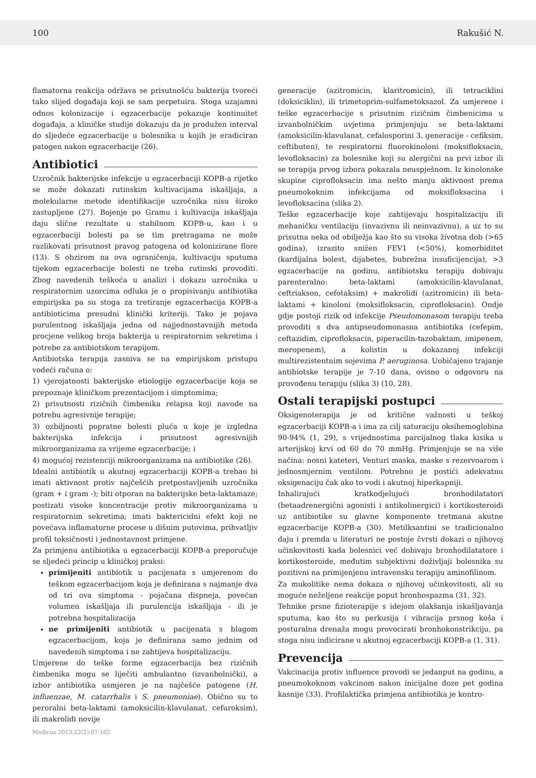100 Rakušić N.
flamatorna reakcija održava se prisutnošću bakterija tvoreći tako slijed događaja koji se sam perpetuira. Stoga uzajamni odnos kolonizacije i egzacerbacije pokazuje kontinuitet događaja, a kliničke studije dokazuju da je produžen interval do sljedeće egzacerbacije u bolesnika u kojih je eradiciran patogen nakon egzacerbacije (26).
Antibiotici
Uzročnik bakterijske infekcije u egzacerbaciji KOPB-a rijetko se može dokazati rutinskim kultivacijama iskašljaja, a molekularne metode identifikacije uzročnika nisu široko zastupljene (27). Bojenje po Gramu i kultivacija iskašljaja daju slične rezultate u stabilnom KOPB-u, kao i u egzacerbaciji bolesti pa se tim pretragama ne može razlikovati prisutnost pravog patogena od kolonizirane flore (13). S obzirom na ova ograničenja, kultivaciju sputuma tijekom egzacerbacije bolesti ne treba rutinski provoditi. Zbog navedenih teškoća u analizi i dokazu uzročnika u respiratornim uzorcima odluka je o propisivanju antibiotika empirijska pa su stoga za tretiranje egzacerbacija KOPB-a antibioticima presudni klinički kriteriji. Tako je pojava purulentnog iskašljaja jedna od najjednostavnijih metoda procjene velikog broja bakterija u respiratornim sekretima i potrebe za antibiotskom terapijom.
Antibiotska terapija zasniva se na empirijskom pristupu vodeći računa o:
1) vjerojatnosti bakterijske etiologije egzacerbacije koja se prepoznaje kliničkom prezentacijom i simptomima;
2) prisutnosti rizičnih čimbenika relapsa koji navode na potrebu agresivnije terapije;
3) ozbiljnosti popratne bolesti pluća u koje je izgledna bakterijska infekcija i prisutnost agresivnijih mikroorganizama za vrijeme egzacerbacije; i
4) mogućoj rezistenciji mikroorganizama na antibiotike (26).
Idealni antibiotik u akutnoj egzacerbaciji KOPB-a trebao bi imati aktivnost protiv najčešćih pretpostavljenih uzročnika (gram + i gram -); biti otporan na bakterijske beta-laktamaze; postizati visoke koncentracije protiv mikroorganizama u respiratornim sekretima; imati baktericidni efekt koji ne povećava inflamatorne procese u dišnim putovima, prihvatljiv profil toksičnosti i jednostavnost primjene.
Za primjenu antibiotika u egzacerbaciji KOPB-a preporučuje se sljedeći princip u kliničkoj praksi:
primijeniti antibiotik u pacijenata s umjerenom do teškom egzacerbacijom koja je definirana s najmanje dva od tri ova simptoma - pojačana dispneja, povećan volumen iskašljaja ili purulencija iskašljaja - ili je potrebna hospitalizacija
ne primijeniti antibiotik u pacijenata s blagom egzacerbacijom, koja je definirana samo jednim od navedenih simptoma i ne zahtijeva hospitalizaciju.
Umjerene do teške forme egzacerbacija bez rizičnih čimbenika mogu se liječiti ambulantno (izvanbolnički), a izbor antibiotika usmjeren je na najčešće patogene (H. influenzae, M. catarrhalis i S. pneumoniae). Obično su to peroralni beta-laktami (amoksicilin-klavulanat, cefuroksim), ili makrolidi novije
generacije (azitromicin, klaritromicin), ili tetraciklini (doksiciklin), ili trimetoprim-sulfametoksazol. Za umjerene i teške egzacerbacije s prisutnim rizičnim čimbenicima u izvanbolničkim uvjetima primjenjuju se beta-laktami (amoksicilin-klavulanat, cefalosporini 3. generacije - cefiksim, ceftibuten), te respiratorni fluorokinoloni (moksifloksacin, levofloksacin) za bolesnike koji su alergični na prvi izbor ili se terapija prvog izbora pokazala neuspješnom. Iz kinolonske skupine ciprofloksacin ima nešto manju aktivnost prema pneumokoknim infekcijama od moksifloksacina i levofloksacina (slika 2).
Teške egzacerbacije koje zahtijevaju hospitalizaciju ili mehaničku ventilaciju (invazivnu ili neinvazivnu), a uz to su prisutna neka od obilježja kao što su visoka životna dob (>65 godina), izrazito snižen FEV1 (<50%), komorbiditet (kardijalna bolest, dijabetes, bubrežna insuficijencija), >3 egzacerbacije na godinu, antibiotsku terapiju dobivaju parenteralno: beta-laktami (amoksicilin-klavulanat, ceftriakson, cefotaksim) + makrolidi (azitromicin) ili beta-laktami + kinoloni (moksifloksacin, ciprofloksacin). Ondje gdje postoji rizik od infekcije Pseudomonasom terapiju treba provoditi s dva antipseudomonasna antibiotika (cefepim, ceftazidim, ciprofloksacin, piperacilin-tazobaktam, imipenem, meropenem), a kolistin u dokazanoj infekciji multirezistentnim sojevima P. aeruginosa. Uobičajeno trajanje antibiotske terapije je 7-10 dana, ovisno o odgovoru na provođenu terapiju (slika 3) (10, 28).
Ostali terapijski postupci
Oksigenoterapija je od kritične važnosti u teškoj egzacerbaciji KOPB-a i ima za cilj saturaciju oksihemoglobina 90-94% (1, 29), s vrijednostima parcijalnog tlaka kisika u arterijskoj krvi od 60 do 70 mmHg. Primjenjuje se na više načina: nosni kateteri, Venturi maska, maske s rezervoarom i jednosmjernim ventilom. Potrebno je postići adekvatnu oksigenaciju čak ako to vodi i akutnoj hiperkapniji.
Inhalirajući kratkodjelujući bronhodilatatori (betaadrenergični agonisti i antikolinergici) i kortikosteroidi uz antibiotike su glavne komponente tretmana akutne egzacerbacije KOPB-a (30). Metilksantini se tradicionalno daju i premda u literaturi ne postoje čvrsti dokazi o njihovoj učinkovitosti kada bolesnici već dobivaju bronhodilatatore i kortikosteroide, međutim subjektivni doživljaji bolesnika su pozitivni na primijenjenu intravensku terapiju aminofilinom.
Za mukolitike nema dokaza o njihovoj učinkovitosti, ali su moguće neželjene reakcije poput bronhospazma (31, 32).
Tehnike prsne fizioterapije s idejom olakšanja iskašljavanja sputuma, kao što su perkusija i vibracija prsnog koša i posturalna drenaža mogu provocirati bronhokonstrikciju, pa stoga nisu indicirane u akutnoj egzacerbaciji KOPB-a (1, 31).
Prevencija
Vakcinacija protiv influence provodi se jedanput na godinu, a pneumokoknom vakcinom nakon inicijalne doze pet godina kasnije (33). Profilaktička primjena antibiotika je kontro-
Medicus 2013;22(2):97-102